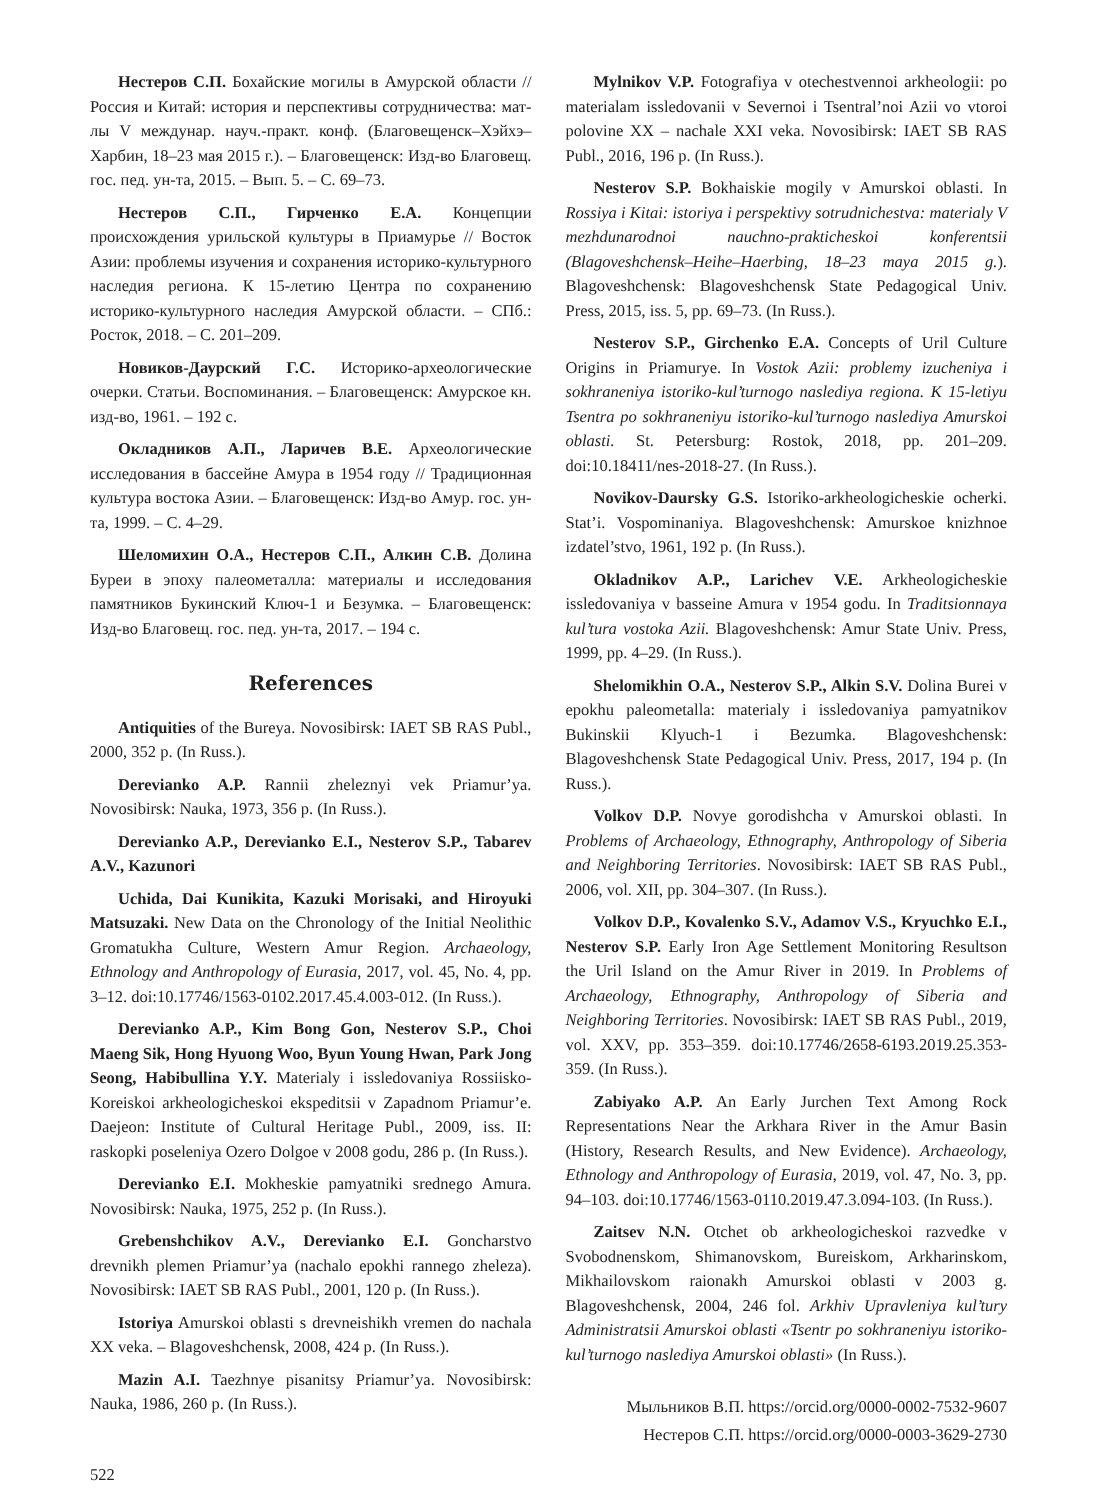Нестеров С.П. Бохайские могилы в Амурской области // Россия и Китай: история и перспективы сотрудничества: мат-лы V междунар. науч.-практ. конф. (Благовещенск–Хэйхэ–Харбин, 18–23 мая 2015 г.). – Благовещенск: Изд-во Благовещ. гос. пед. ун-та, 2015. – Вып. 5. – С. 69–73.
Нестеров С.П., Гирченко Е.А. Концепции происхождения урильской культуры в Приамурье // Восток Азии: проблемы изучения и сохранения историко-культурного наследия региона. К 15-летию Центра по сохранению историко-культурного наследия Амурской области. – СПб.: Росток, 2018. – С. 201–209.
Новиков-Даурский Г.С. Историко-археологические очерки. Статьи. Воспоминания. – Благовещенск: Амурское кн. изд-во, 1961. – 192 с.
Окладников А.П., Ларичев В.Е. Археологические исследования в бассейне Амура в 1954 году // Традиционная культура востока Азии. – Благовещенск: Изд-во Амур. гос. ун-та, 1999. – С. 4–29.
Шеломихин О.А., Нестеров С.П., Алкин С.В. Долина Буреи в эпоху палеометалла: материалы и исследования памятников Букинский Ключ-1 и Безумка. – Благовещенск: Изд-во Благовещ. гос. пед. ун-та, 2017. – 194 с.
References
Antiquities of the Bureya. Novosibirsk: IAET SB RAS Publ., 2000, 352 p. (In Russ.).
Derevianko A.P. Rannii zheleznyi vek Priamur’ya. Novosibirsk: Nauka, 1973, 356 p. (In Russ.).
Derevianko A.P., Derevianko E.I., Nesterov S.P., Tabarev A.V., Kazunori
Uchida, Dai Kunikita, Kazuki Morisaki, and Hiroyuki Matsuzaki. New Data on the Chronology of the Initial Neolithic Gromatukha Culture, Western Amur Region. Archaeology, Ethnology and Anthropology of Eurasia, 2017, vol. 45, No. 4, pp. 3–12. doi:10.17746/1563-0102.2017.45.4.003-012. (In Russ.).
Derevianko A.P., Kim Bong Gon, Nesterov S.P., Choi Maeng Sik, Hong Hyuong Woo, Byun Young Hwan, Park Jong Seong, Habibullina Y.Y. Materialy i issledovaniya Rossiisko-Koreiskoi arkheologicheskoi ekspeditsii v Zapadnom Priamur’e. Daejeon: Institute of Cultural Heritage Publ., 2009, iss. II: raskopki poseleniya Ozero Dolgoe v 2008 godu, 286 p. (In Russ.).
Derevianko E.I. Mokheskie pamyatniki srednego Amura. Novosibirsk: Nauka, 1975, 252 p. (In Russ.).
Grebenshchikov A.V., Derevianko E.I. Goncharstvo drevnikh plemen Priamur’ya (nachalo epokhi rannego zheleza). Novosibirsk: IAET SB RAS Publ., 2001, 120 p. (In Russ.).
Istoriya Amurskoi oblasti s drevneishikh vremen do nachala XX veka. – Blagoveshchensk, 2008, 424 p. (In Russ.).
Mazin A.I. Taezhnye pisanitsy Priamur’ya. Novosibirsk: Nauka, 1986, 260 p. (In Russ.).
Mylnikov V.P. Fotografiya v otechestvennoi arkheologii: po materialam issledovanii v Severnoi i Tsentral’noi Azii vo vtoroi polovine XX – nachale XXI veka. Novosibirsk: IAET SB RAS Publ., 2016, 196 p. (In Russ.).
Nesterov S.P. Bokhaiskie mogily v Amurskoi oblasti. In Rossiya i Kitai: istoriya i perspektivy sotrudnichestva: materialy V mezhdunarodnoi nauchno-prakticheskoi konferentsii (Blagoveshchensk–Heihe–Haerbing, 18–23 maya 2015 g.). Blagoveshchensk: Blagoveshchensk State Pedagogical Univ. Press, 2015, iss. 5, pp. 69–73. (In Russ.).
Nesterov S.P., Girchenko E.A. Concepts of Uril Culture Origins in Priamurye. In Vostok Azii: problemy izucheniya i sokhraneniya istoriko-kul’turnogo naslediya regiona. K 15-letiyu Tsentra po sokhraneniyu istoriko-kul’turnogo naslediya Amurskoi oblasti. St. Petersburg: Rostok, 2018, pp. 201–209. doi:10.18411/nes-2018-27. (In Russ.).
Novikov-Daursky G.S. Istoriko-arkheologicheskie ocherki. Stat’i. Vospominaniya. Blagoveshchensk: Amurskoe knizhnoe izdatel’stvo, 1961, 192 p. (In Russ.).
Okladnikov A.P., Larichev V.E. Arkheologicheskie issledovaniya v basseine Amura v 1954 godu. In Traditsionnaya kul’tura vostoka Azii. Blagoveshchensk: Amur State Univ. Press, 1999, pp. 4–29. (In Russ.).
Shelomikhin O.A., Nesterov S.P., Alkin S.V. Dolina Burei v epokhu paleometalla: materialy i issledovaniya pamyatnikov Bukinskii Klyuch-1 i Bezumka. Blagoveshchensk: Blagoveshchensk State Pedagogical Univ. Press, 2017, 194 p. (In Russ.).
Volkov D.P. Novye gorodishcha v Amurskoi oblasti. In Problems of Archaeology, Ethnography, Anthropology of Siberia and Neighboring Territories. Novosibirsk: IAET SB RAS Publ., 2006, vol. XII, pp. 304–307. (In Russ.).
Volkov D.P., Kovalenko S.V., Adamov V.S., Kryuchko E.I., Nesterov S.P. Early Iron Age Settlement Monitoring Resultson the Uril Island on the Amur River in 2019. In Problems of Archaeology, Ethnography, Anthropology of Siberia and Neighboring Territories. Novosibirsk: IAET SB RAS Publ., 2019, vol. XXV, pp. 353–359. doi:10.17746/2658-6193.2019.25.353-359. (In Russ.).
Zabiyako A.P. An Early Jurchen Text Among Rock Representations Near the Arkhara River in the Amur Basin (History, Research Results, and New Evidence). Archaeology, Ethnology and Anthropology of Eurasia, 2019, vol. 47, No. 3, pp. 94–103. doi:10.17746/1563-0110.2019.47.3.094-103. (In Russ.).
Zaitsev N.N. Otchet ob arkheologicheskoi razvedke v Svobodnenskom, Shimanovskom, Bureiskom, Arkharinskom, Mikhailovskom raionakh Amurskoi oblasti v 2003 g. Blagoveshchensk, 2004, 246 fol. Arkhiv Upravleniya kul’tury Administratsii Amurskoi oblasti «Tsentr po sokhraneniyu istoriko-kul’turnogo naslediya Amurskoi oblasti» (In Russ.).
Мыльников В.П. https://orcid.org/0000-0002-7532-9607
Нестеров С.П. https://orcid.org/0000-0003-3629-2730
522